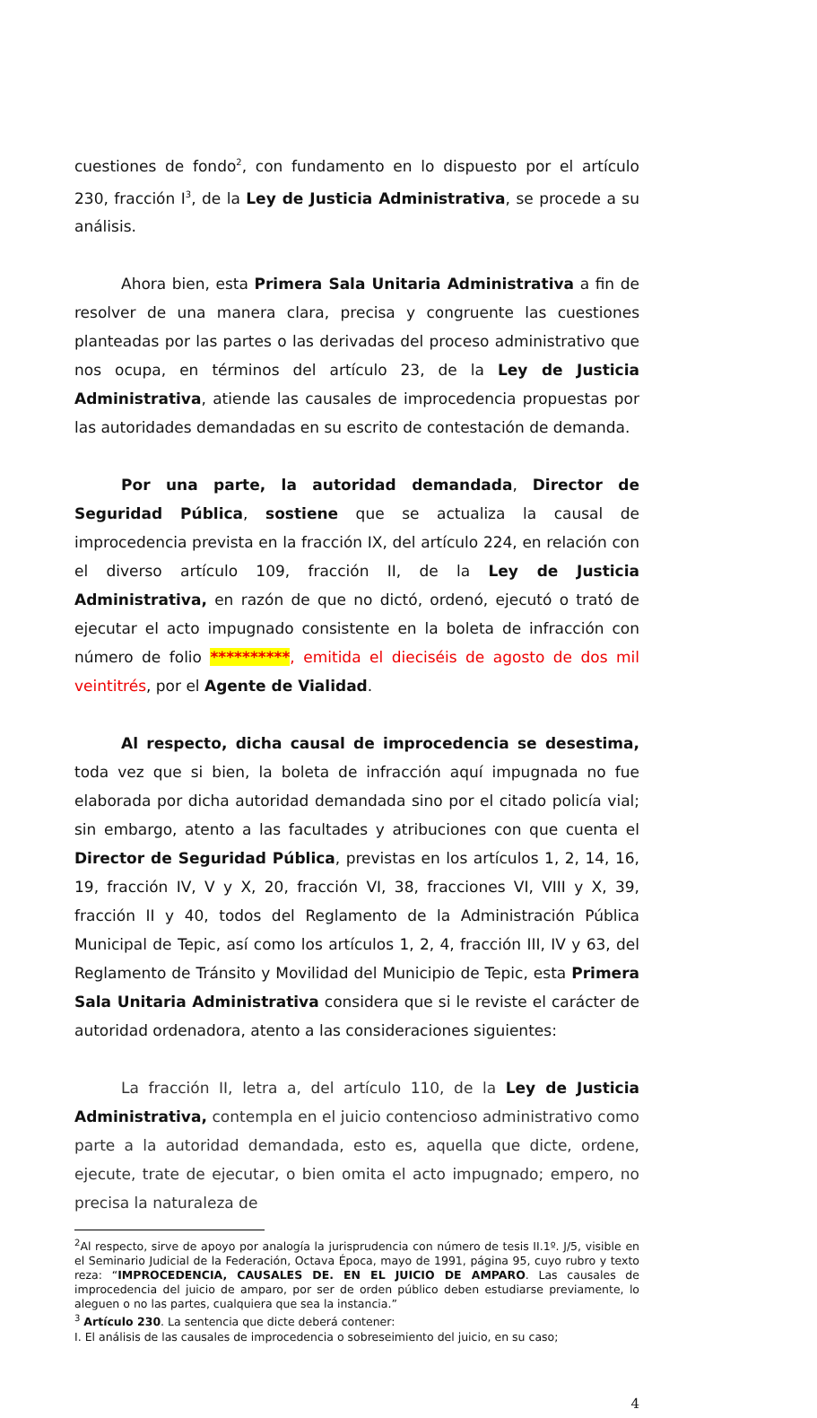cuestiones de fondo<sup>2</sup>, con fundamento en lo dispuesto por el artículo 230, fracción I<sup>3</sup>, de la Ley de Justicia Administrativa, se procede a su análisis.
Ahora bien, esta Primera Sala Unitaria Administrativa a fin de resolver de una manera clara, precisa y congruente las cuestiones planteadas por las partes o las derivadas del proceso administrativo que nos ocupa, en términos del artículo 23, de la Ley de Justicia Administrativa, atiende las causales de improcedencia propuestas por las autoridades demandadas en su escrito de contestación de demanda.
Por una parte, la autoridad demandada, Director de Seguridad Pública, sostiene que se actualiza la causal de improcedencia prevista en la fracción IX, del artículo 224, en relación con el diverso artículo 109, fracción II, de la Ley de Justicia Administrativa, en razón de que no dictó, ordenó, ejecutó o trató de ejecutar el acto impugnado consistente en la boleta de infracción con número de folio **********, emitida el dieciséis de agosto de dos mil veintitrés, por el Agente de Vialidad.
Al respecto, dicha causal de improcedencia se desestima, toda vez que si bien, la boleta de infracción aquí impugnada no fue elaborada por dicha autoridad demandada sino por el citado policía vial; sin embargo, atento a las facultades y atribuciones con que cuenta el Director de Seguridad Pública, previstas en los artículos 1, 2, 14, 16, 19, fracción IV, V y X, 20, fracción VI, 38, fracciones VI, VIII y X, 39, fracción II y 40, todos del Reglamento de la Administración Pública Municipal de Tepic, así como los artículos 1, 2, 4, fracción III, IV y 63, del Reglamento de Tránsito y Movilidad del Municipio de Tepic, esta Primera Sala Unitaria Administrativa considera que si le reviste el carácter de autoridad ordenadora, atento a las consideraciones siguientes:
La fracción II, letra a, del artículo 110, de la Ley de Justicia Administrativa, contempla en el juicio contencioso administrativo como parte a la autoridad demandada, esto es, aquella que dicte, ordene, ejecute, trate de ejecutar, o bien omita el acto impugnado; empero, no precisa la naturaleza de
<sup>2</sup> Al respecto, sirve de apoyo por analogía la jurisprudencia con número de tesis II.1º. J/5, visible en el Seminario Judicial de la Federación, Octava Época, mayo de 1991, página 95, cuyo rubro y texto reza: “IMPROCEDENCIA, CAUSALES DE. EN EL JUICIO DE AMPARO. Las causales de improcedencia del juicio de amparo, por ser de orden público deben estudiarse previamente, lo aleguen o no las partes, cualquiera que sea la instancia.”
<sup>3</sup> Artículo 230. La sentencia que dicte deberá contener:
I. El análisis de las causales de improcedencia o sobreseimiento del juicio, en su caso;
4